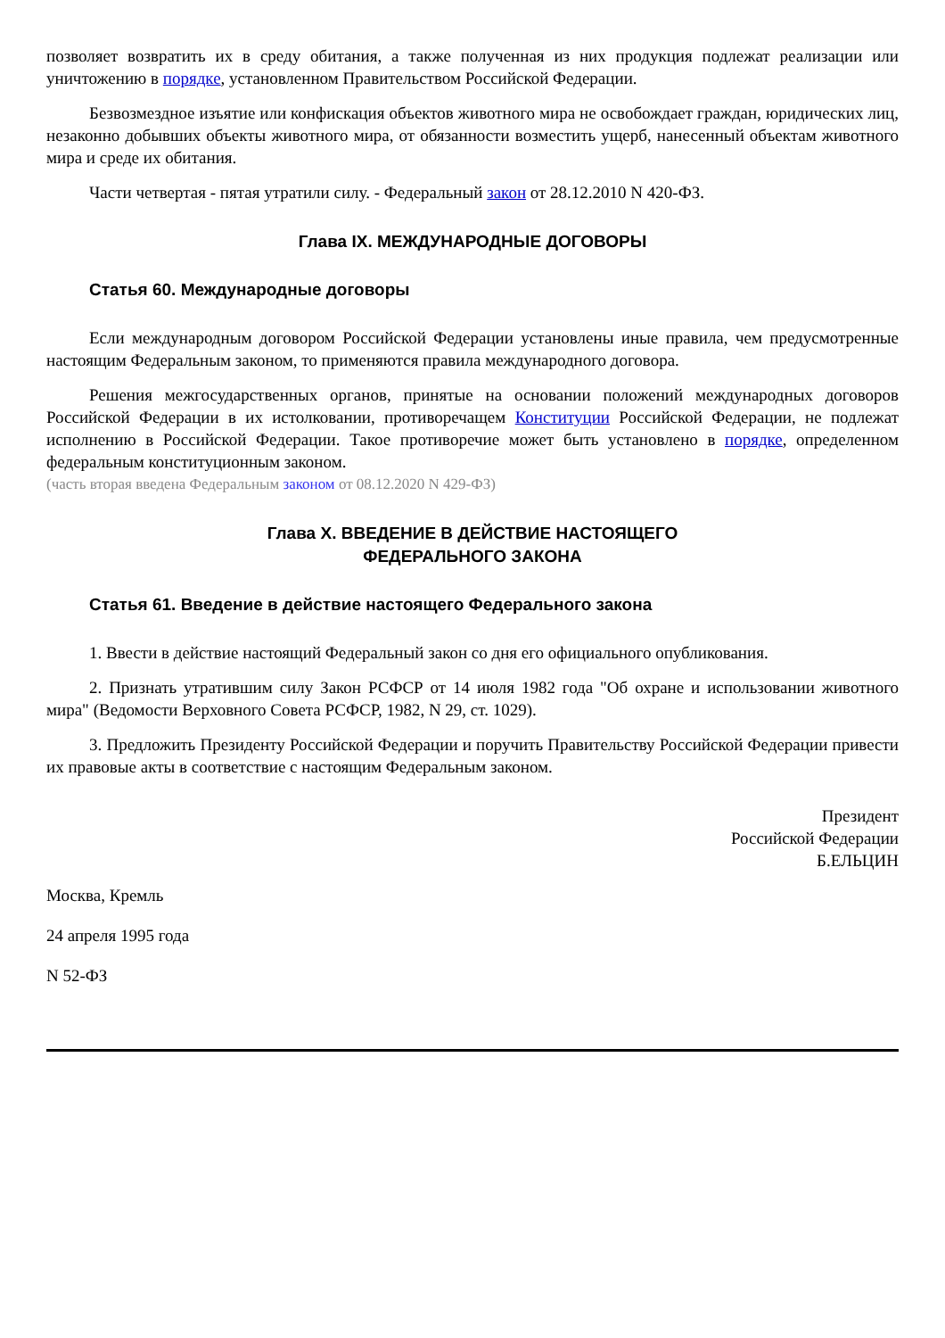позволяет возвратить их в среду обитания, а также полученная из них продукция подлежат реализации или уничтожению в порядке, установленном Правительством Российской Федерации.
Безвозмездное изъятие или конфискация объектов животного мира не освобождает граждан, юридических лиц, незаконно добывших объекты животного мира, от обязанности возместить ущерб, нанесенный объектам животного мира и среде их обитания.
Части четвертая - пятая утратили силу. - Федеральный закон от 28.12.2010 N 420-ФЗ.
Глава IX. МЕЖДУНАРОДНЫЕ ДОГОВОРЫ
Статья 60. Международные договоры
Если международным договором Российской Федерации установлены иные правила, чем предусмотренные настоящим Федеральным законом, то применяются правила международного договора.
Решения межгосударственных органов, принятые на основании положений международных договоров Российской Федерации в их истолковании, противоречащем Конституции Российской Федерации, не подлежат исполнению в Российской Федерации. Такое противоречие может быть установлено в порядке, определенном федеральным конституционным законом.
(часть вторая введена Федеральным законом от 08.12.2020 N 429-ФЗ)
Глава X. ВВЕДЕНИЕ В ДЕЙСТВИЕ НАСТОЯЩЕГО
ФЕДЕРАЛЬНОГО ЗАКОНА
Статья 61. Введение в действие настоящего Федерального закона
1. Ввести в действие настоящий Федеральный закон со дня его официального опубликования.
2. Признать утратившим силу Закон РСФСР от 14 июля 1982 года "Об охране и использовании животного мира" (Ведомости Верховного Совета РСФСР, 1982, N 29, ст. 1029).
3. Предложить Президенту Российской Федерации и поручить Правительству Российской Федерации привести их правовые акты в соответствие с настоящим Федеральным законом.
Президент
Российской Федерации
Б.ЕЛЬЦИН
Москва, Кремль
24 апреля 1995 года
N 52-ФЗ